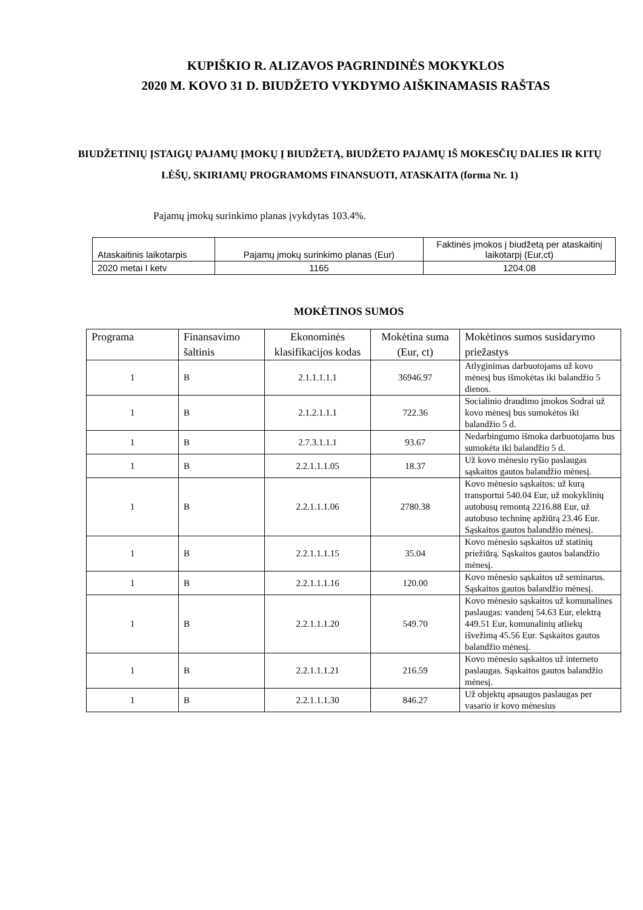KUPIŠKIO R. ALIZAVOS PAGRINDINĖS MOKYKLOS
2020 M. KOVO 31 D. BIUDŽETO VYKDYMO AIŠKINAMASIS RAŠTAS
BIUDŽETINIŲ ĮSTAIGŲ PAJAMŲ ĮMOKŲ Į BIUDŽETĄ, BIUDŽETO PAJAMŲ IŠ MOKESČIŲ DALIES IR KITŲ LĖŠŲ, SKIRIAMŲ PROGRAMOMS FINANSUOTI, ATASKAITA (forma Nr. 1)
Pajamų įmokų surinkimo planas įvykdytas 103.4%.
| Ataskaitinis laikotarpis | Pajamų įmokų surinkimo planas (Eur) | Faktinės įmokos į biudžetą per ataskaitinį laikotarpį (Eur,ct) |
| 2020 metai I ketv | 1165 | 1204.08 |
MOKĖTINOS SUMOS
| Programa | Finansavimo šaltinis | Ekonominės klasifikacijos kodas | Mokėtina suma (Eur, ct) | Mokėtinos sumos susidarymo priežastys |
| --- | --- | --- | --- | --- |
| 1 | B | 2.1.1.1.1.1 | 36946.97 | Atlyginimas darbuotojams už kovo mėnesį bus išmokėtas iki balandžio 5 dienos. |
| 1 | B | 2.1.2.1.1.1 | 722.36 | Socialinio draudimo įmokos Sodrai už kovo mėnesį bus sumokėtos iki balandžio 5 d. |
| 1 | B | 2.7.3.1.1.1 | 93.67 | Nedarbingumo išmoka darbuotojams bus sumokėta iki balandžio 5 d. |
| 1 | B | 2.2.1.1.1.05 | 18.37 | Už kovo mėnesio ryšio paslaugas sąskaitos gautos balandžio mėnesį. |
| 1 | B | 2.2.1.1.1.06 | 2780.38 | Kovo mėnesio sąskaitos: už kurą transportui 540.04 Eur, už mokyklinių autobusų remontą 2216.88 Eur, už autobuso techninę apžiūrą 23.46 Eur. Sąskaitos gautos balandžio mėnesį. |
| 1 | B | 2.2.1.1.1.15 | 35.04 | Kovo mėnesio sąskaitos už statinių priežiūrą. Sąskaitos gautos balandžio mėnesį. |
| 1 | B | 2.2.1.1.1.16 | 120.00 | Kovo mėnesio sąskaitos už seminarus. Sąskaitos gautos balandžio mėnesį. |
| 1 | B | 2.2.1.1.1.20 | 549.70 | Kovo mėnesio sąskaitos už komunalines paslaugas: vandenį 54.63 Eur, elektrą 449.51 Eur, komunalinių atliekų išvežimą 45.56 Eur. Sąskaitos gautos balandžio mėnesį. |
| 1 | B | 2.2.1.1.1.21 | 216.59 | Kovo mėnesio sąskaitos už interneto paslaugas. Sąskaitos gautos balandžio mėnesį. |
| 1 | B | 2.2.1.1.1.30 | 846.27 | Už objektų apsaugos paslaugas per vasario ir kovo mėnesius |